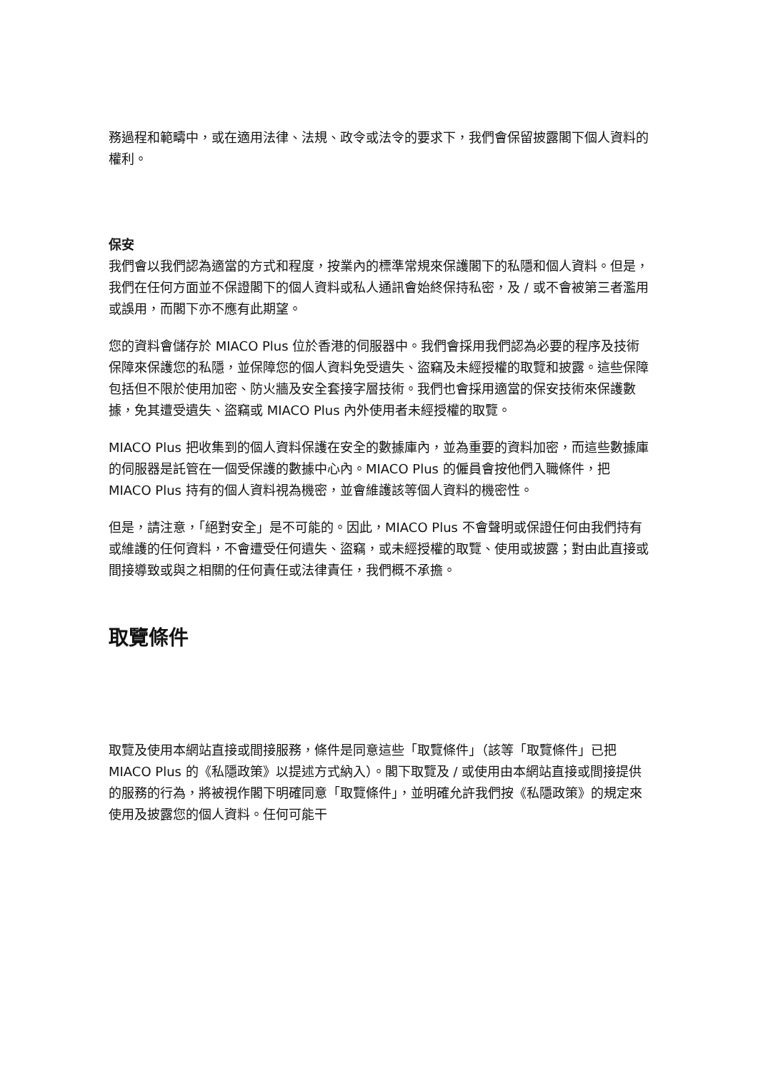務過程和範疇中，或在適用法律、法規、政令或法令的要求下，我們會保留披露閣下個人資料的權利。
保安
我們會以我們認為適當的方式和程度，按業內的標準常規來保護閣下的私隱和個人資料。但是，我們在任何方面並不保證閣下的個人資料或私人通訊會始終保持私密，及 / 或不會被第三者濫用或誤用，而閣下亦不應有此期望。
您的資料會儲存於 MIACO Plus 位於香港的伺服器中。我們會採用我們認為必要的程序及技術保障來保護您的私隱，並保障您的個人資料免受遺失、盜竊及未經授權的取覽和披露。這些保障包括但不限於使用加密、防火牆及安全套接字層技術。我們也會採用適當的保安技術來保護數據，免其遭受遺失、盜竊或 MIACO Plus 內外使用者未經授權的取覽。
MIACO Plus 把收集到的個人資料保護在安全的數據庫內，並為重要的資料加密，而這些數據庫的伺服器是託管在一個受保護的數據中心內。MIACO Plus 的僱員會按他們入職條件，把 MIACO Plus 持有的個人資料視為機密，並會維護該等個人資料的機密性。
但是，請注意，「絕對安全」是不可能的。因此，MIACO Plus 不會聲明或保證任何由我們持有或維護的任何資料，不會遭受任何遺失、盜竊，或未經授權的取覽、使用或披露；對由此直接或間接導致或與之相關的任何責任或法律責任，我們概不承擔。
取覽條件
取覽及使用本網站直接或間接服務，條件是同意這些「取覽條件」（該等「取覽條件」已把 MIACO Plus 的《私隱政策》以提述方式納入）。閣下取覽及 / 或使用由本網站直接或間接提供的服務的行為，將被視作閣下明確同意「取覽條件」，並明確允許我們按《私隱政策》的規定來使用及披露您的個人資料。任何可能干